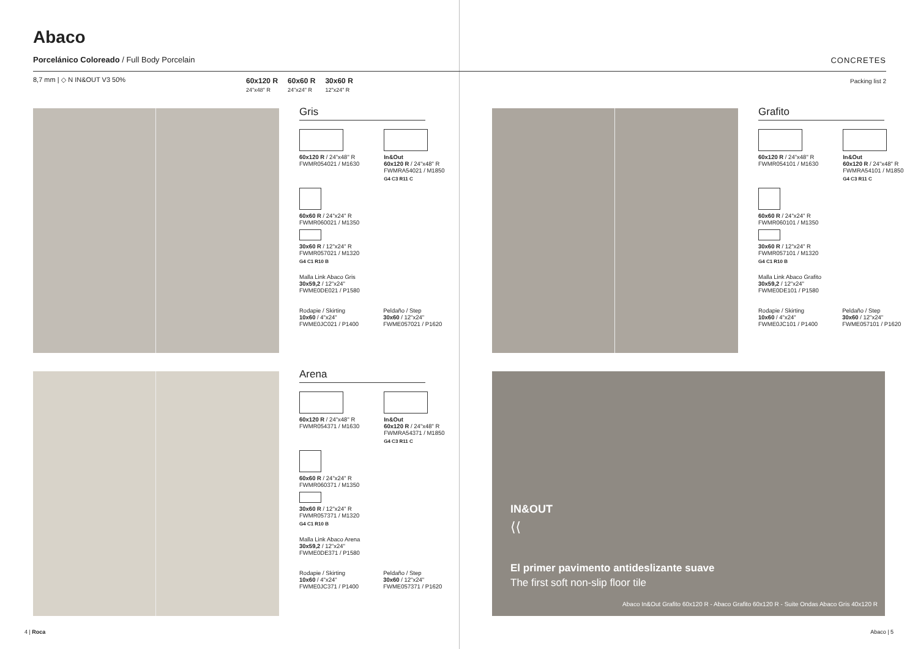Abaco
Porcelánico Coloreado / Full Body Porcelain
8,7 mm | ◇ N IN&OUT V3 50%
60x120 R
24"x48" R
60x60 R
24"x24" R
30x60 R
12"x24" R
Gris
60x120 R / 24"x48" R
FWMR054021 / M1630
In&Out
60x120 R / 24"x48" R
FWMRA54021 / M1850
G4 C3 R11 C
60x60 R / 24"x24" R
FWMR060021 / M1350
30x60 R / 12"x24" R
FWMR057021 / M1320
G4 C1 R10 B
Malla Link Abaco Gris
30x59,2 / 12"x24"
FWME0DE021 / P1580
Rodapie / Skirting
10x60 / 4"x24"
FWME0JC021 / P1400
Peldaño / Step
30x60 / 12"x24"
FWME057021 / P1620
Arena
60x120 R / 24"x48" R
FWMR054371 / M1630
In&Out
60x120 R / 24"x48" R
FWMRA54371 / M1850
G4 C3 R11 C
60x60 R / 24"x24" R
FWMR060371 / M1350
30x60 R / 12"x24" R
FWMR057371 / M1320
G4 C1 R10 B
Malla Link Abaco Arena
30x59,2 / 12"x24"
FWME0DE371 / P1580
Rodapie / Skirting
10x60 / 4"x24"
FWME0JC371 / P1400
Peldaño / Step
30x60 / 12"x24"
FWME057371 / P1620
4 | Roca
CONCRETES
Packing list 2
Grafito
60x120 R / 24"x48" R
FWMR054101 / M1630
In&Out
60x120 R / 24"x48" R
FWMRA54101 / M1850
G4 C3 R11 C
60x60 R / 24"x24" R
FWMR060101 / M1350
30x60 R / 12"x24" R
FWMR057101 / M1320
G4 C1 R10 B
Malla Link Abaco Grafito
30x59,2 / 12"x24"
FWME0DE101 / P1580
Rodapie / Skirting
10x60 / 4"x24"
FWME0JC101 / P1400
Peldaño / Step
30x60 / 12"x24"
FWME057101 / P1620
IN&OUT
⟨⟨
El primer pavimento antideslizante suave
The first soft non-slip floor tile
Abaco In&Out Grafito 60x120 R - Abaco Grafito 60x120 R - Suite Ondas Abaco Gris 40x120 R
Abaco | 5